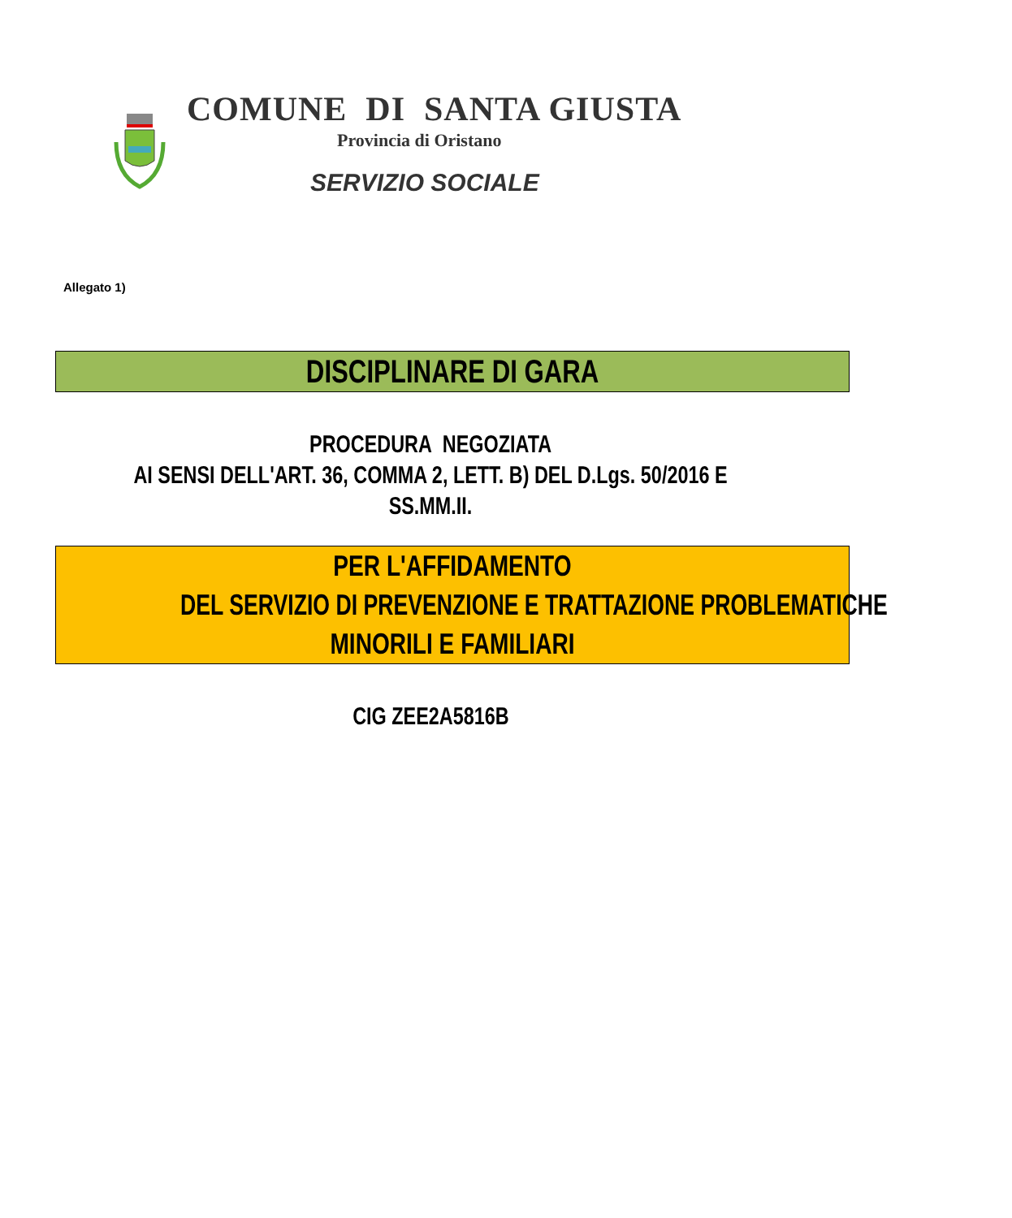COMUNE DI SANTA GIUSTA
Provincia di Oristano
SERVIZIO SOCIALE
Allegato 1)
DISCIPLINARE DI GARA
PROCEDURA NEGOZIATA
AI SENSI DELL'ART. 36, COMMA 2, LETT. B) DEL D.Lgs. 50/2016 E SS.MM.II.
PER L'AFFIDAMENTO
DEL SERVIZIO DI PREVENZIONE E TRATTAZIONE PROBLEMATICHE
MINORILI E FAMILIARI
CIG ZEE2A5816B